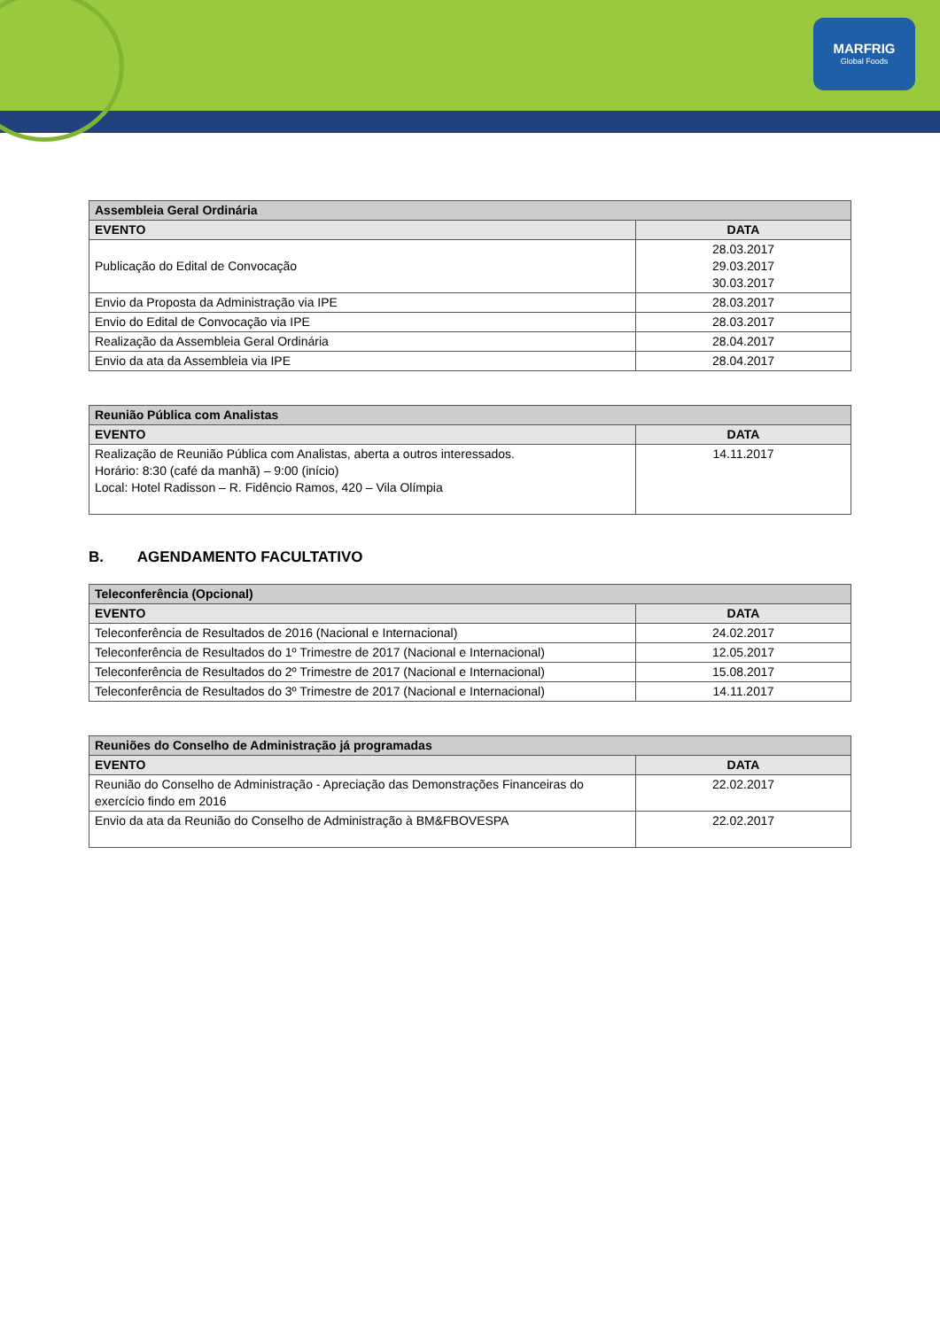MARFRIG
Global Foods
| Assembleia Geral Ordinária | |
| --- | --- |
| EVENTO | DATA |
| Publicação do Edital de Convocação | 28.03.2017 29.03.2017 30.03.2017 |
| Envio da Proposta da Administração via IPE | 28.03.2017 |
| Envio do Edital de Convocação via IPE | 28.03.2017 |
| Realização da Assembleia Geral Ordinária | 28.04.2017 |
| Envio da ata da Assembleia via IPE | 28.04.2017 |
| Reunião Pública com Analistas | |
| --- | --- |
| EVENTO | DATA |
| Realização de Reunião Pública com Analistas, aberta a outros interessados. Horário: 8:30 (café da manhã) – 9:00 (início) Local: Hotel Radisson – R. Fidêncio Ramos, 420 – Vila Olímpia | 14.11.2017 |
B. AGENDAMENTO FACULTATIVO
| Teleconferência (Opcional) | |
| --- | --- |
| EVENTO | DATA |
| Teleconferência de Resultados de 2016 (Nacional e Internacional) | 24.02.2017 |
| Teleconferência de Resultados do 1º Trimestre de 2017 (Nacional e Internacional) | 12.05.2017 |
| Teleconferência de Resultados do 2º Trimestre de 2017 (Nacional e Internacional) | 15.08.2017 |
| Teleconferência de Resultados do 3º Trimestre de 2017 (Nacional e Internacional) | 14.11.2017 |
| Reuniões do Conselho de Administração já programadas | |
| --- | --- |
| EVENTO | DATA |
| Reunião do Conselho de Administração - Apreciação das Demonstrações Financeiras do exercício findo em 2016 | 22.02.2017 |
| Envio da ata da Reunião do Conselho de Administração à BM&FBOVESPA | 22.02.2017 |